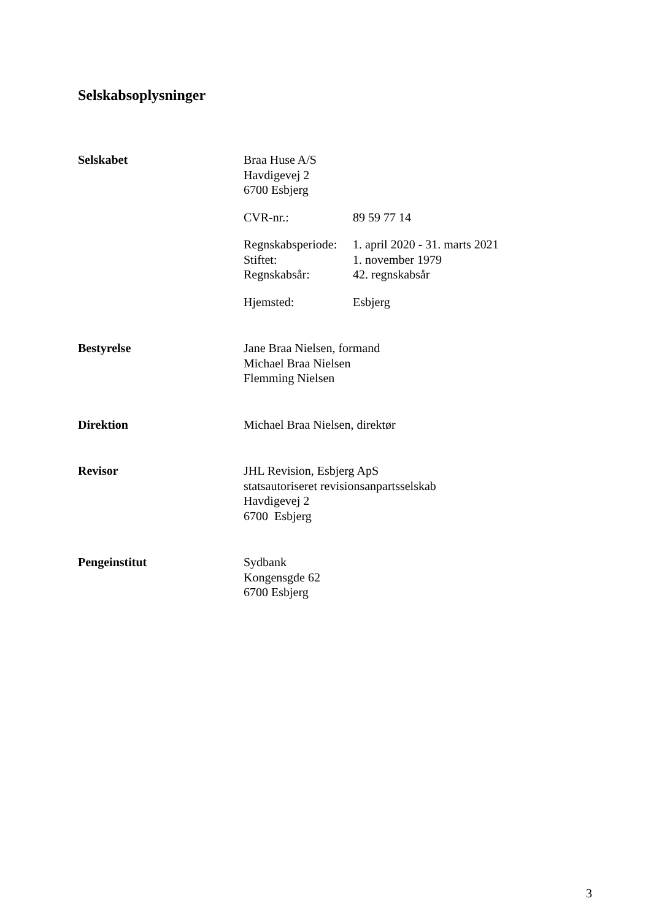Selskabsoplysninger
Selskabet Braa Huse A/S
Havdigevej 2
6700 Esbjerg
CVR-nr.: 89 59 77 14
Regnskabsperiode:
1. april 2020 - 31. marts 2021
Stiftet: 1. november 1979
Regnskabsår: 42. regnskabsår
Hjemsted: Esbjerg
Bestyrelse Jane Braa Nielsen, formand
Michael Braa Nielsen
Flemming Nielsen
Direktion Michael Braa Nielsen, direktør
Revisor JHL Revision, Esbjerg ApS
statsautoriseret revisionsanpartsselskab
Havdigevej 2
6700 Esbjerg
Pengeinstitut Sydbank
Kongensgde 62
6700 Esbjerg
3